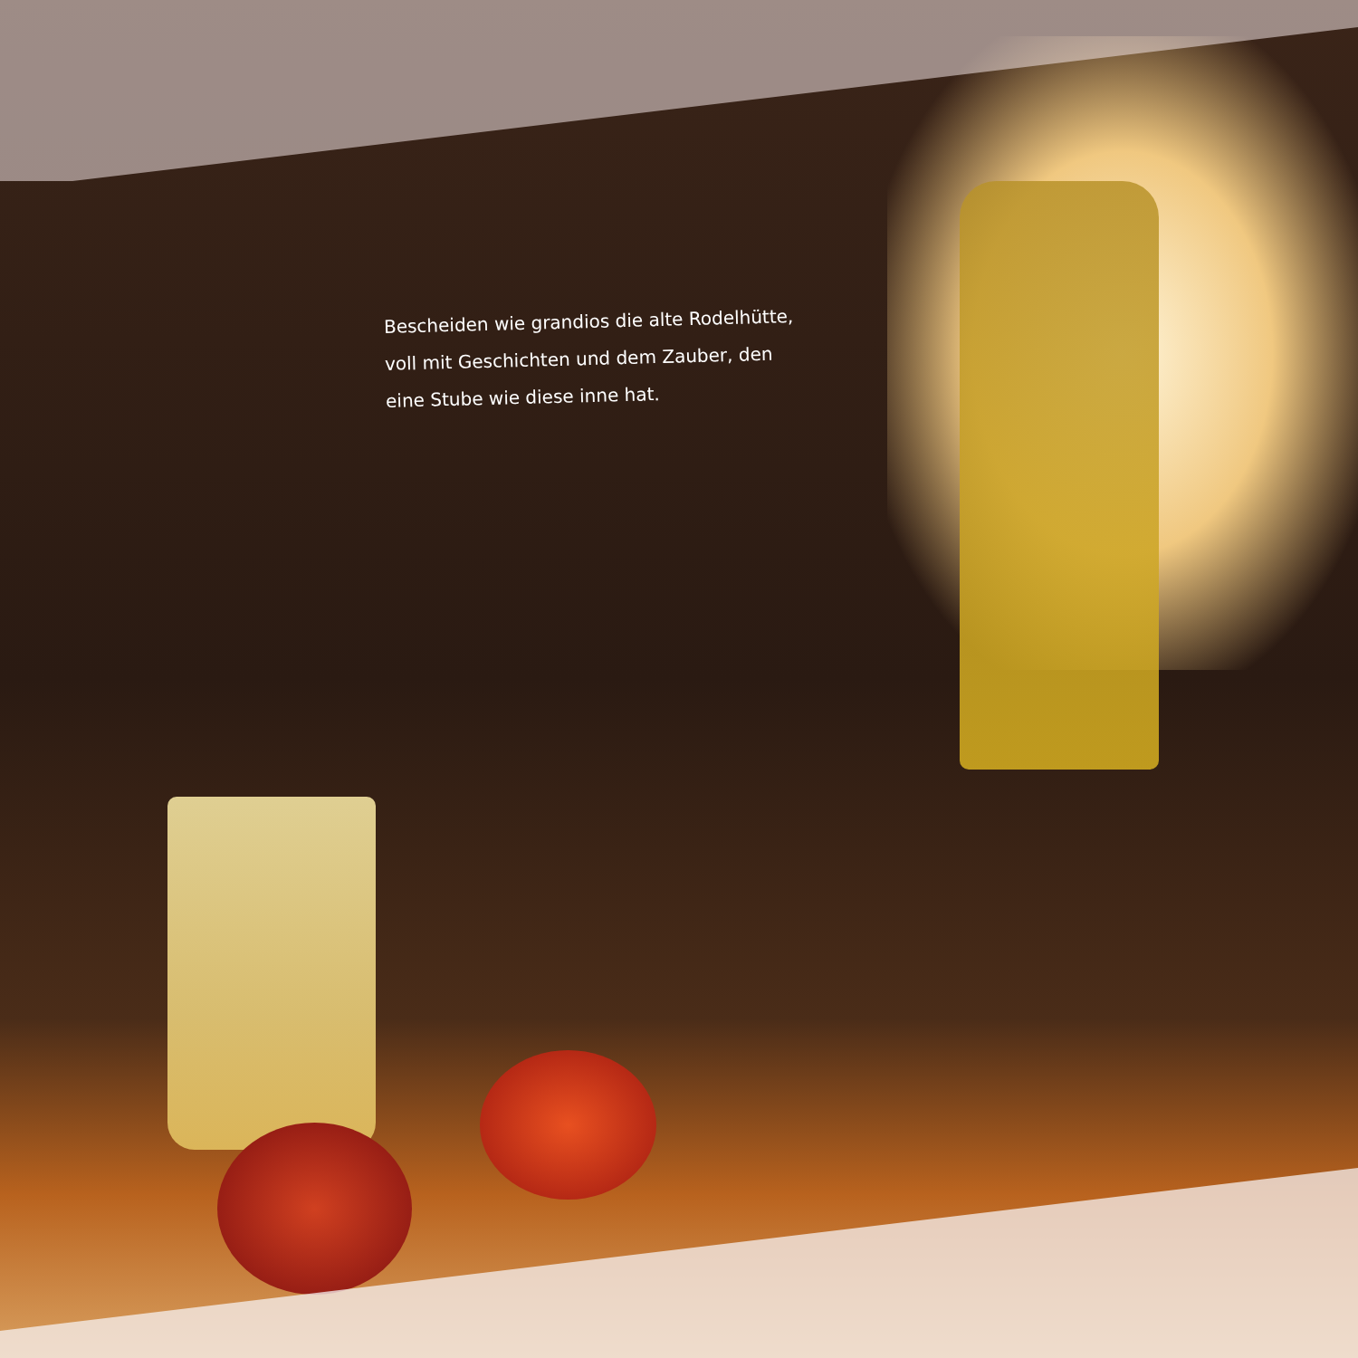Bescheiden wie grandios die alte Rodelhütte,
voll mit Geschichten und dem Zauber, den
eine Stube wie diese inne hat.